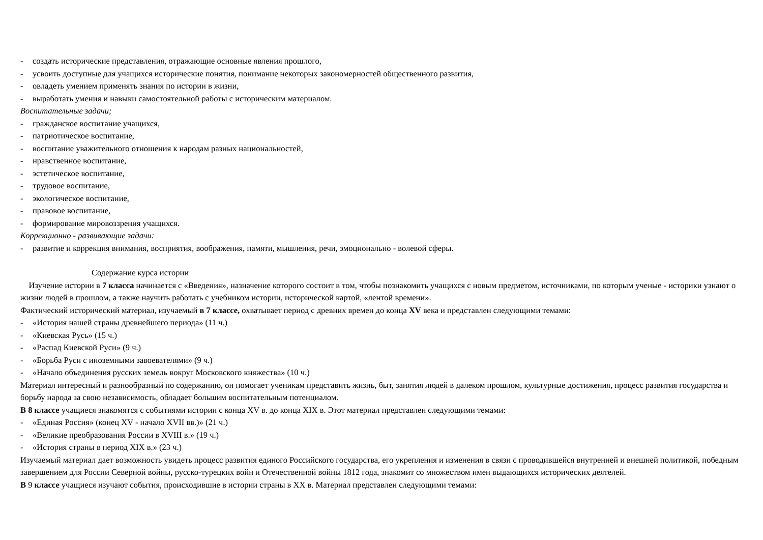- создать исторические представления, отражающие основные явления прошлого,
- усвоить доступные для учащихся исторические понятия, понимание некоторых закономерностей общественного развития,
- овладеть умением применять знания по истории в жизни,
- выработать умения и навыки самостоятельной работы с историческим материалом.
Воспитательные задачи;
- гражданское воспитание учащихся,
- патриотическое воспитание,
- воспитание уважительного отношения к народам разных национальностей,
- нравственное воспитание,
- эстетическое воспитание,
- трудовое воспитание,
- экологическое воспитание,
- правовое воспитание,
- формирование мировоззрения учащихся.
Коррекционно - развивающие задачи:
- развитие и коррекция внимания, восприятия, воображения, памяти, мышления, речи, эмоционально - волевой сферы.
Содержание курса истории
Изучение истории в 7 класса начинается с «Введения», назначение которого состоит в том, чтобы познакомить учащихся с новым предметом, источниками, по которым ученые - историки узнают о жизни людей в прошлом, а также научить работать с учебником истории, исторической картой, «лентой времени».
Фактический исторический материал, изучаемый в 7 классе, охватывает период с древних времен до конца XV века и представлен следующими темами:
- «История нашей страны древнейшего периода» (11 ч.)
- «Киевская Русь» (15 ч.)
- «Распад Киевской Руси» (9 ч.)
- «Борьба Руси с иноземными завоевателями» (9 ч.)
- «Начало объединения русских земель вокруг Московского княжества» (10 ч.)
Материал интересный и разнообразный по содержанию, он помогает ученикам представить жизнь, быт, занятия людей в далеком прошлом, культурные достижения, процесс развития государства и борьбу народа за свою независимость, обладает большим воспитательным потенциалом.
В 8 классе учащиеся знакомятся с событиями истории с конца XV в. до конца XIX в. Этот материал представлен следующими темами:
- «Единая Россия» (конец XV - начало XVII вв.)» (21 ч.)
- «Великие преобразования России в XVIII в.» (19 ч.)
- «История страны в период XIX в.» (23 ч.)
Изучаемый материал дает возможность увидеть процесс развития единого Российского государства, его укрепления и изменения в связи с проводившейся внутренней и внешней политикой, победным завершением для России Северной войны, русско-турецких войн и Отечественной войны 1812 года, знакомит со множеством имен выдающихся исторических деятелей.
В 9 классе учащиеся изучают события, происходившие в истории страны в XX в. Материал представлен следующими темами: